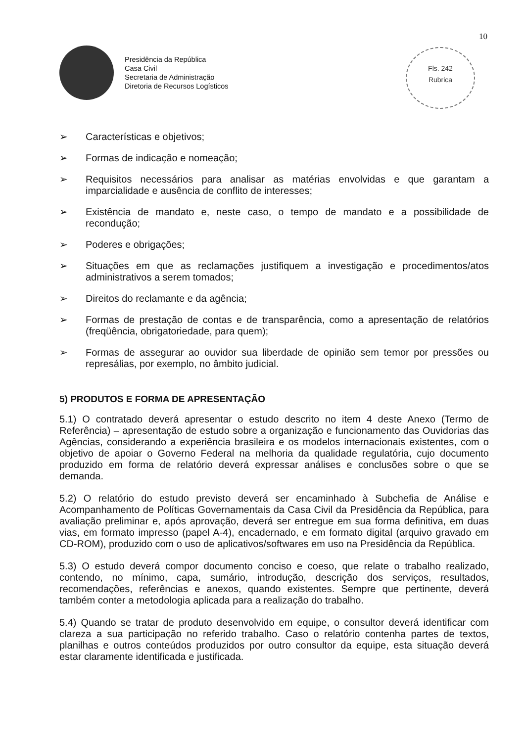10
Presidência da República
Casa Civil
Secretaria de Administração
Diretoria de Recursos Logísticos
Fls. 242
Rubrica
➢ Características e objetivos;
➢ Formas de indicação e nomeação;
➢ Requisitos necessários para analisar as matérias envolvidas e que garantam a imparcialidade e ausência de conflito de interesses;
➢ Existência de mandato e, neste caso, o tempo de mandato e a possibilidade de recondução;
➢ Poderes e obrigações;
➢ Situações em que as reclamações justifiquem a investigação e procedimentos/atos administrativos a serem tomados;
➢ Direitos do reclamante e da agência;
➢ Formas de prestação de contas e de transparência, como a apresentação de relatórios (freqüência, obrigatoriedade, para quem);
➢ Formas de assegurar ao ouvidor sua liberdade de opinião sem temor por pressões ou represálias, por exemplo, no âmbito judicial.
5) PRODUTOS E FORMA DE APRESENTAÇÃO
5.1) O contratado deverá apresentar o estudo descrito no item 4 deste Anexo (Termo de Referência) – apresentação de estudo sobre a organização e funcionamento das Ouvidorias das Agências, considerando a experiência brasileira e os modelos internacionais existentes, com o objetivo de apoiar o Governo Federal na melhoria da qualidade regulatória, cujo documento produzido em forma de relatório deverá expressar análises e conclusões sobre o que se demanda.
5.2) O relatório do estudo previsto deverá ser encaminhado à Subchefia de Análise e Acompanhamento de Políticas Governamentais da Casa Civil da Presidência da República, para avaliação preliminar e, após aprovação, deverá ser entregue em sua forma definitiva, em duas vias, em formato impresso (papel A-4), encadernado, e em formato digital (arquivo gravado em CD-ROM), produzido com o uso de aplicativos/softwares em uso na Presidência da República.
5.3) O estudo deverá compor documento conciso e coeso, que relate o trabalho realizado, contendo, no mínimo, capa, sumário, introdução, descrição dos serviços, resultados, recomendações, referências e anexos, quando existentes. Sempre que pertinente, deverá também conter a metodologia aplicada para a realização do trabalho.
5.4) Quando se tratar de produto desenvolvido em equipe, o consultor deverá identificar com clareza a sua participação no referido trabalho. Caso o relatório contenha partes de textos, planilhas e outros conteúdos produzidos por outro consultor da equipe, esta situação deverá estar claramente identificada e justificada.